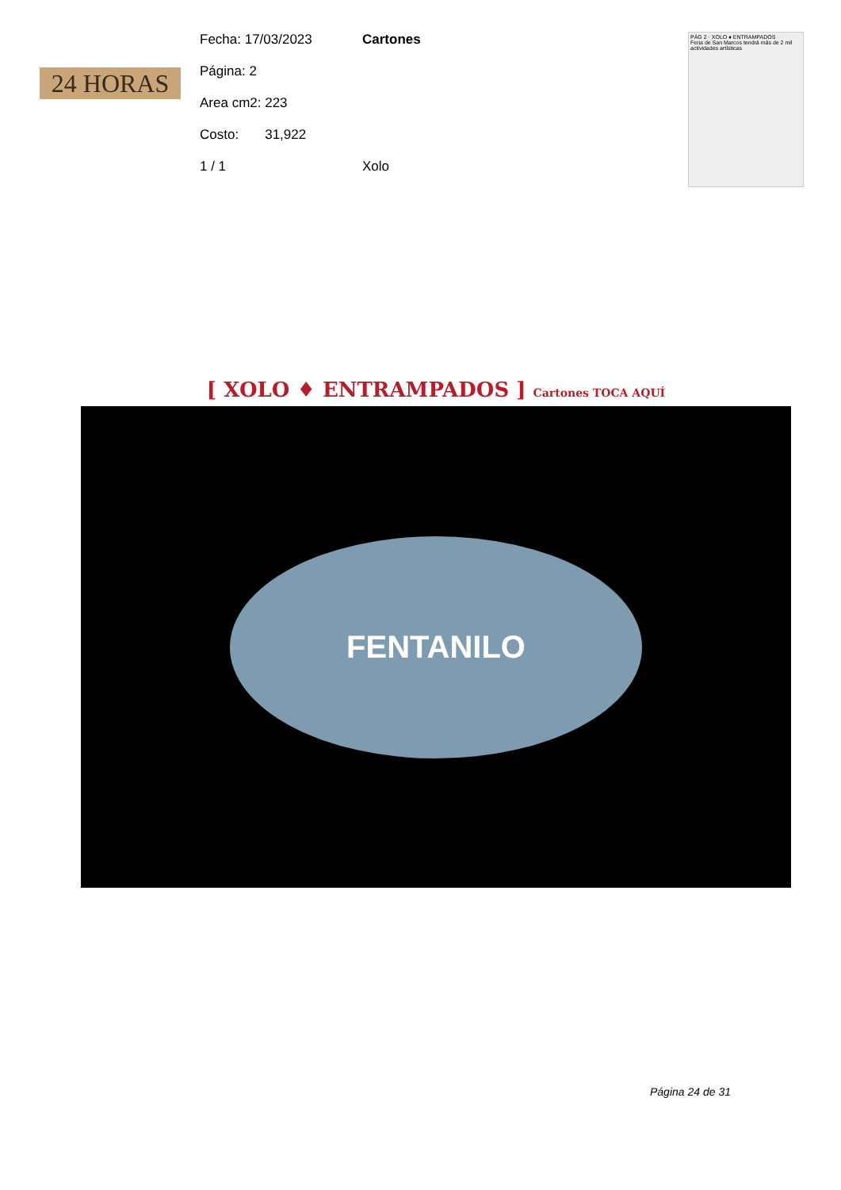24 HORAS
Fecha: 17/03/2023 Cartones
Página: 2
Area cm2: 223
Costo: 31,922
1 / 1 Xolo
PÁG 2 · XOLO ♦ ENTRAMPADOS
Feria de San Marcos tendrá más de 2 mil actividades artísticas
[ XOLO ♦ ENTRAMPADOS ] Cartones TOCA AQUÍ
FENTANILO
Página 24 de 31